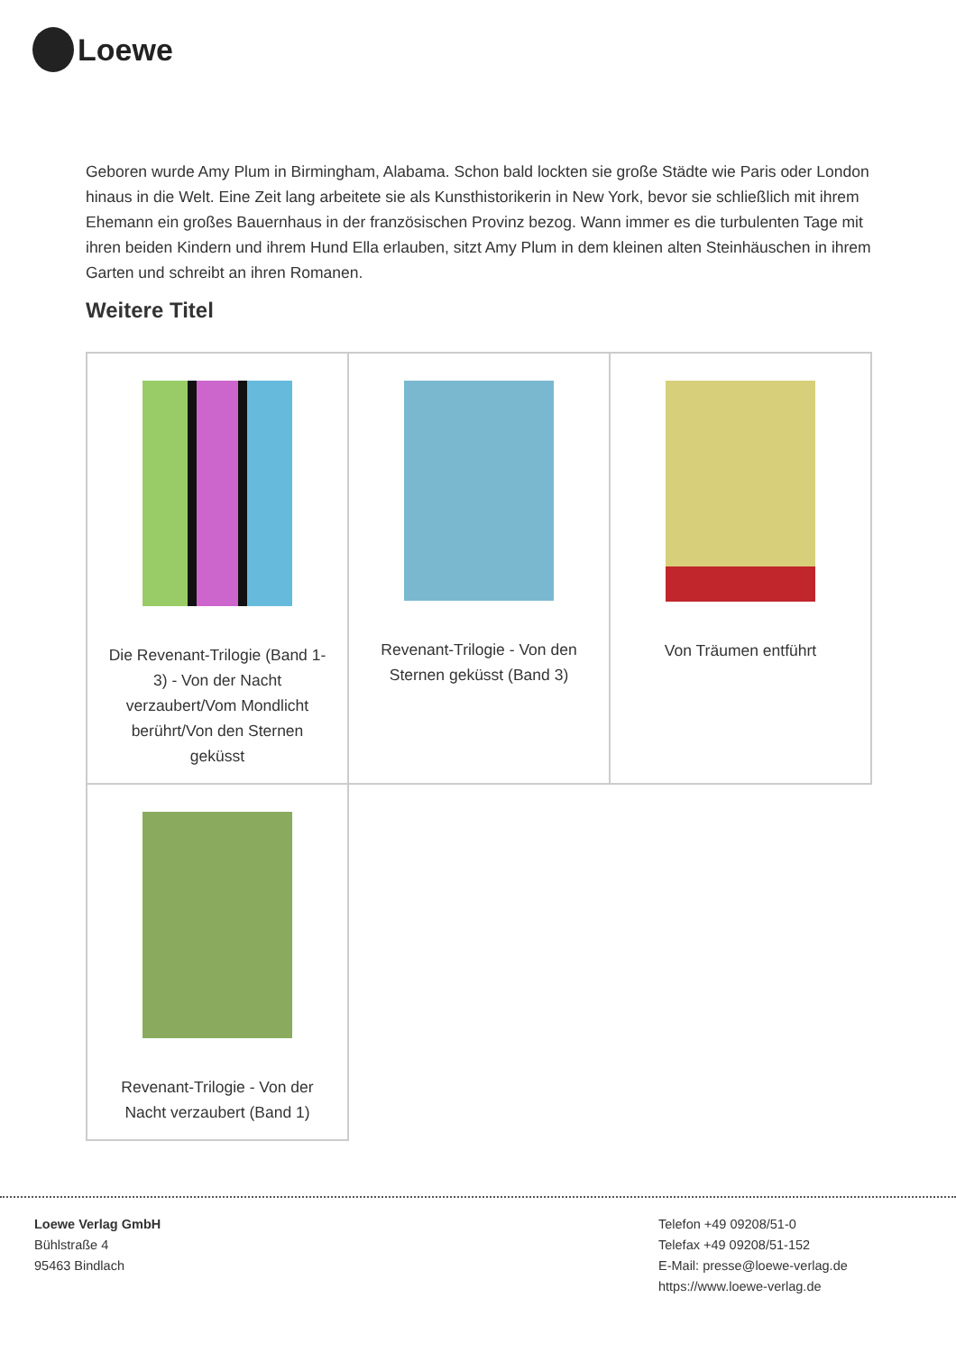Loewe
Geboren wurde Amy Plum in Birmingham, Alabama. Schon bald lockten sie große Städte wie Paris oder London hinaus in die Welt. Eine Zeit lang arbeitete sie als Kunsthistorikerin in New York, bevor sie schließlich mit ihrem Ehemann ein großes Bauernhaus in der französischen Provinz bezog. Wann immer es die turbulenten Tage mit ihren beiden Kindern und ihrem Hund Ella erlauben, sitzt Amy Plum in dem kleinen alten Steinhäuschen in ihrem Garten und schreibt an ihren Romanen.
Weitere Titel
| Die Revenant-Trilogie (Band 1-3) - Von der Nacht verzaubert/Vom Mondlicht berührt/Von den Sternen geküsst | Revenant-Trilogie - Von den Sternen geküsst (Band 3) | Von Träumen entführt |
| Revenant-Trilogie - Von der Nacht verzaubert (Band 1) | | |
Loewe Verlag GmbH
Bühlstraße 4
95463 Bindlach
Telefon +49 09208/51-0
Telefax +49 09208/51-152
E-Mail: presse@loewe-verlag.de
https://www.loewe-verlag.de